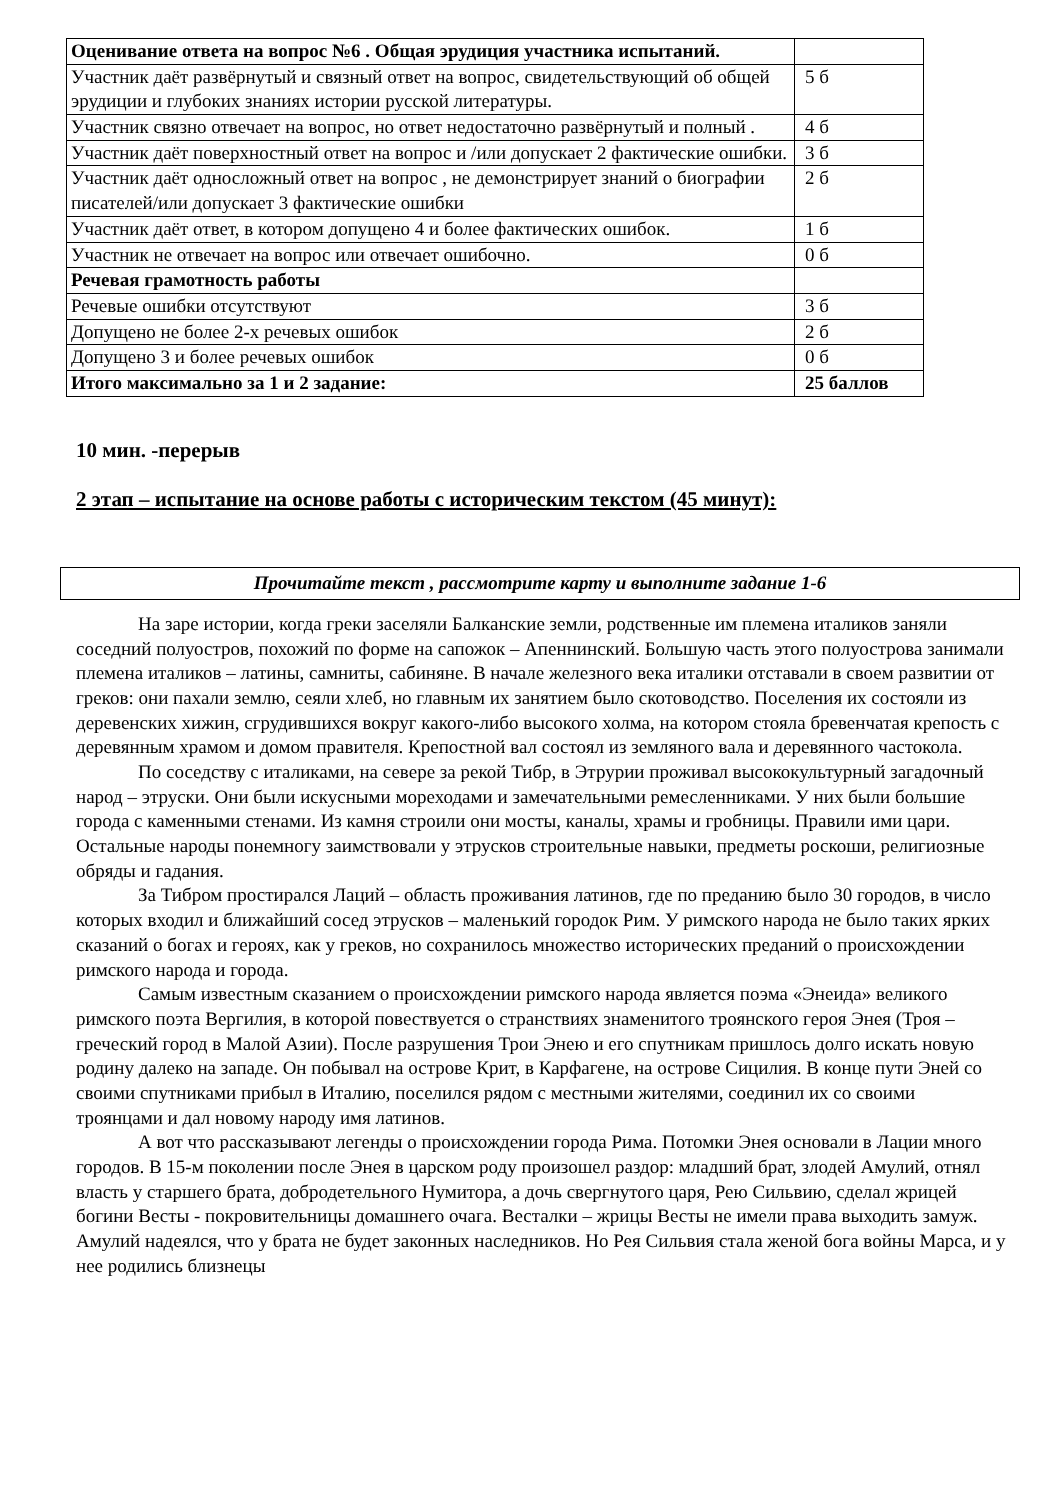| Оценивание ответа на вопрос №6 . Общая эрудиция участника испытаний. | |
| Участник даёт развёрнутый и связный ответ на вопрос, свидетельствующий об общей эрудиции и глубоких знаниях истории русской литературы. | 5 б |
| Участник связно отвечает на вопрос, но ответ недостаточно развёрнутый и полный . | 4 б |
| Участник даёт поверхностный ответ на вопрос и /или допускает 2 фактические ошибки. | 3 б |
| Участник даёт односложный ответ на вопрос , не демонстрирует знаний о биографии писателей/или допускает 3 фактические ошибки | 2 б |
| Участник даёт ответ, в котором допущено 4 и более фактических ошибок. | 1 б |
| Участник не отвечает на вопрос или отвечает ошибочно. | 0 б |
| Речевая грамотность работы | |
| Речевые ошибки отсутствуют | 3 б |
| Допущено не более 2-х речевых ошибок | 2 б |
| Допущено 3 и более речевых ошибок | 0 б |
| Итого максимально за 1 и 2 задание: | 25 баллов |
10 мин. -перерыв
2 этап – испытание на основе работы с историческим текстом (45 минут):
Прочитайте текст , рассмотрите карту и выполните задание 1-6
На заре истории, когда греки заселяли Балканские земли, родственные им племена италиков заняли соседний полуостров, похожий по форме на сапожок – Апеннинский. Большую часть этого полуострова занимали племена италиков – латины, самниты, сабиняне. В начале железного века италики отставали в своем развитии от греков: они пахали землю, сеяли хлеб, но главным их занятием было скотоводство. Поселения их состояли из деревенских хижин, сгрудившихся вокруг какого-либо высокого холма, на котором стояла бревенчатая крепость с деревянным храмом и домом правителя. Крепостной вал состоял из земляного вала и деревянного частокола.
По соседству с италиками, на севере за рекой Тибр, в Этрурии проживал высококультурный загадочный народ – этруски. Они были искусными мореходами и замечательными ремесленниками. У них были большие города с каменными стенами. Из камня строили они мосты, каналы, храмы и гробницы. Правили ими цари. Остальные народы понемногу заимствовали у этрусков строительные навыки, предметы роскоши, религиозные обряды и гадания.
За Тибром простирался Лаций – область проживания латинов, где по преданию было 30 городов, в число которых входил и ближайший сосед этрусков – маленький городок Рим. У римского народа не было таких ярких сказаний о богах и героях, как у греков, но сохранилось множество исторических преданий о происхождении римского народа и города.
Самым известным сказанием о происхождении римского народа является поэма «Энеида» великого римского поэта Вергилия, в которой повествуется о странствиях знаменитого троянского героя Энея (Троя – греческий город в Малой Азии). После разрушения Трои Энею и его спутникам пришлось долго искать новую родину далеко на западе. Он побывал на острове Крит, в Карфагене, на острове Сицилия. В конце пути Эней со своими спутниками прибыл в Италию, поселился рядом с местными жителями, соединил их со своими троянцами и дал новому народу имя латинов.
А вот что рассказывают легенды о происхождении города Рима. Потомки Энея основали в Лации много городов. В 15-м поколении после Энея в царском роду произошел раздор: младший брат, злодей Амулий, отнял власть у старшего брата, добродетельного Нумитора, а дочь свергнутого царя, Рею Сильвию, сделал жрицей богини Весты - покровительницы домашнего очага. Весталки – жрицы Весты не имели права выходить замуж. Амулий надеялся, что у брата не будет законных наследников. Но Рея Сильвия стала женой бога войны Марса, и у нее родились близнецы